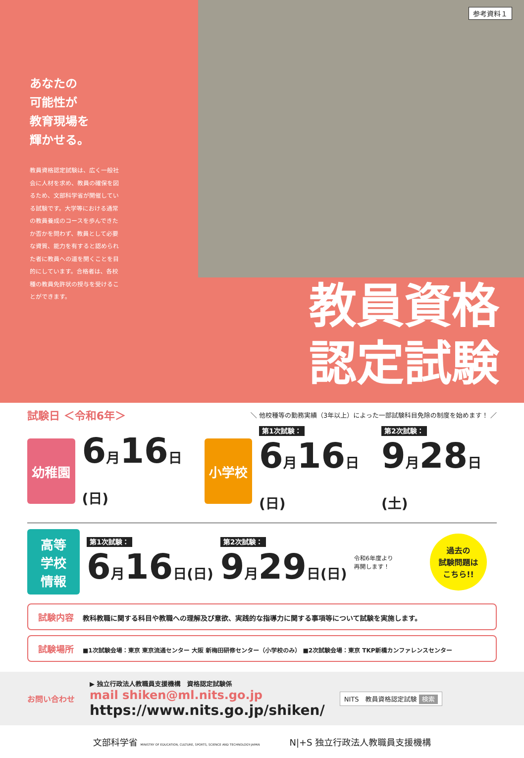あなたの
可能性が
教育現場を
輝かせる。
教員資格認定試験は、広く一般社会に人材を求め、教員の確保を図るため、文部科学省が開催している試験です。大学等における通常の教員養成のコースを歩んできたか否かを問わず、教員として必要な資質、能力を有すると認められた者に教員への道を開くことを目的にしています。合格者は、各校種の教員免許状の授与を受けることができます。
参考資料１
教員資格
認定試験
試験日 ＜令和6年＞ ＼ 他校種等の勤務実績（3年以上）によった一部試験科目免除の制度を始めます！ ／
幼稚園
6月16日(日)
小学校
第1次試験：
6月16日(日)
第2次試験：
9月28日(土)
高等
学校
情報
第1次試験：
6月16日(日)
第2次試験：
9月29日(日)
令和6年度より
再開します！
過去の
試験問題は
こちら!!
試験内容 教科教職に関する科目や教職への理解及び意欲、実践的な指導力に関する事項等について試験を実施します。
試験場所 ■1次試験会場：東京 東京流通センター 大阪 新梅田研修センター（小学校のみ） ■2次試験会場：東京 TKP新橋カンファレンスセンター
お問い合わせ
▶ 独立行政法人教職員支援機構　資格認定試験係
mail shiken@ml.nits.go.jp
https://www.nits.go.jp/shiken/
NITS　教員資格認定試験 検索
文部科学省 MINISTRY OF EDUCATION, CULTURE, SPORTS, SCIENCE AND TECHNOLOGY-JAPAN N|+S 独立行政法人教職員支援機構